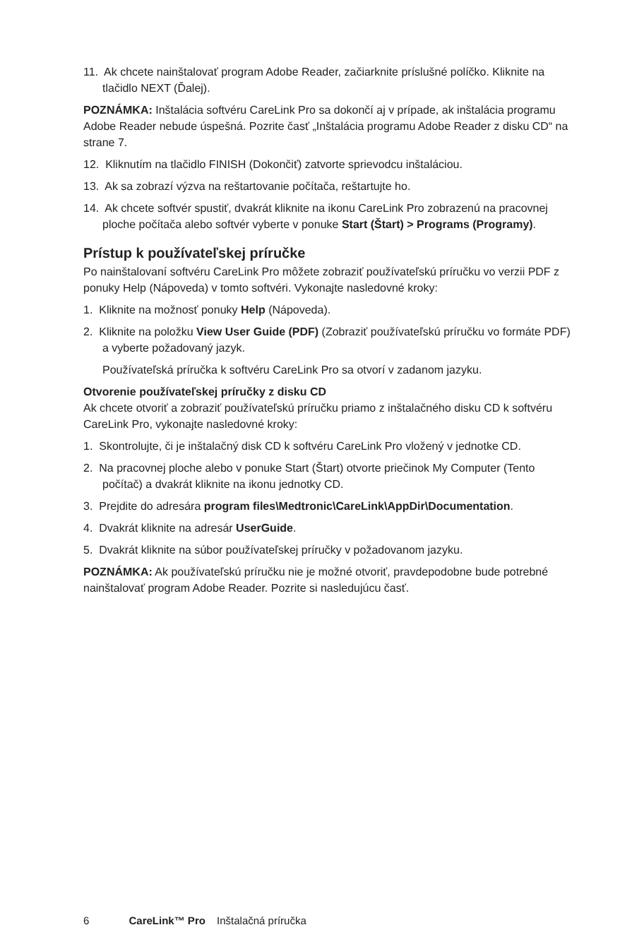11. Ak chcete nainštalovať program Adobe Reader, začiarknite príslušné políčko. Kliknite na tlačidlo NEXT (Ďalej).
POZNÁMKA: Inštalácia softvéru CareLink Pro sa dokončí aj v prípade, ak inštalácia programu Adobe Reader nebude úspešná. Pozrite časť „Inštalácia programu Adobe Reader z disku CD“ na strane 7.
12. Kliknutím na tlačidlo FINISH (Dokončiť) zatvorte sprievodcu inštaláciou.
13. Ak sa zobrazí výzva na reštartovanie počítača, reštartujte ho.
14. Ak chcete softvér spustiť, dvakrát kliknite na ikonu CareLink Pro zobrazenú na pracovnej ploche počítača alebo softvér vyberte v ponuke Start (Štart) > Programs (Programy).
Prístup k používateľskej príručke
Po nainštalovaní softvéru CareLink Pro môžete zobraziť používateľskú príručku vo verzii PDF z ponuky Help (Nápoveda) v tomto softvéri. Vykonajte nasledovné kroky:
1. Kliknite na možnosť ponuky Help (Nápoveda).
2. Kliknite na položku View User Guide (PDF) (Zobraziť používateľskú príručku vo formáte PDF) a vyberte požadovaný jazyk.
Používateľská príručka k softvéru CareLink Pro sa otvorí v zadanom jazyku.
Otvorenie používateľskej príručky z disku CD
Ak chcete otvoriť a zobraziť používateľskú príručku priamo z inštalačného disku CD k softvéru CareLink Pro, vykonajte nasledovné kroky:
1. Skontrolujte, či je inštalačný disk CD k softvéru CareLink Pro vložený v jednotke CD.
2. Na pracovnej ploche alebo v ponuke Start (Štart) otvorte priečinok My Computer (Tento počítač) a dvakrát kliknite na ikonu jednotky CD.
3. Prejdite do adresára program files\Medtronic\CareLink\AppDir\Documentation.
4. Dvakrát kliknite na adresár UserGuide.
5. Dvakrát kliknite na súbor používateľskej príručky v požadovanom jazyku.
POZNÁMKA: Ak používateľskú príručku nie je možné otvoriť, pravdepodobne bude potrebné nainštalovať program Adobe Reader. Pozrite si nasledujúcu časť.
6 CareLink™ Pro Inštalačná príručka